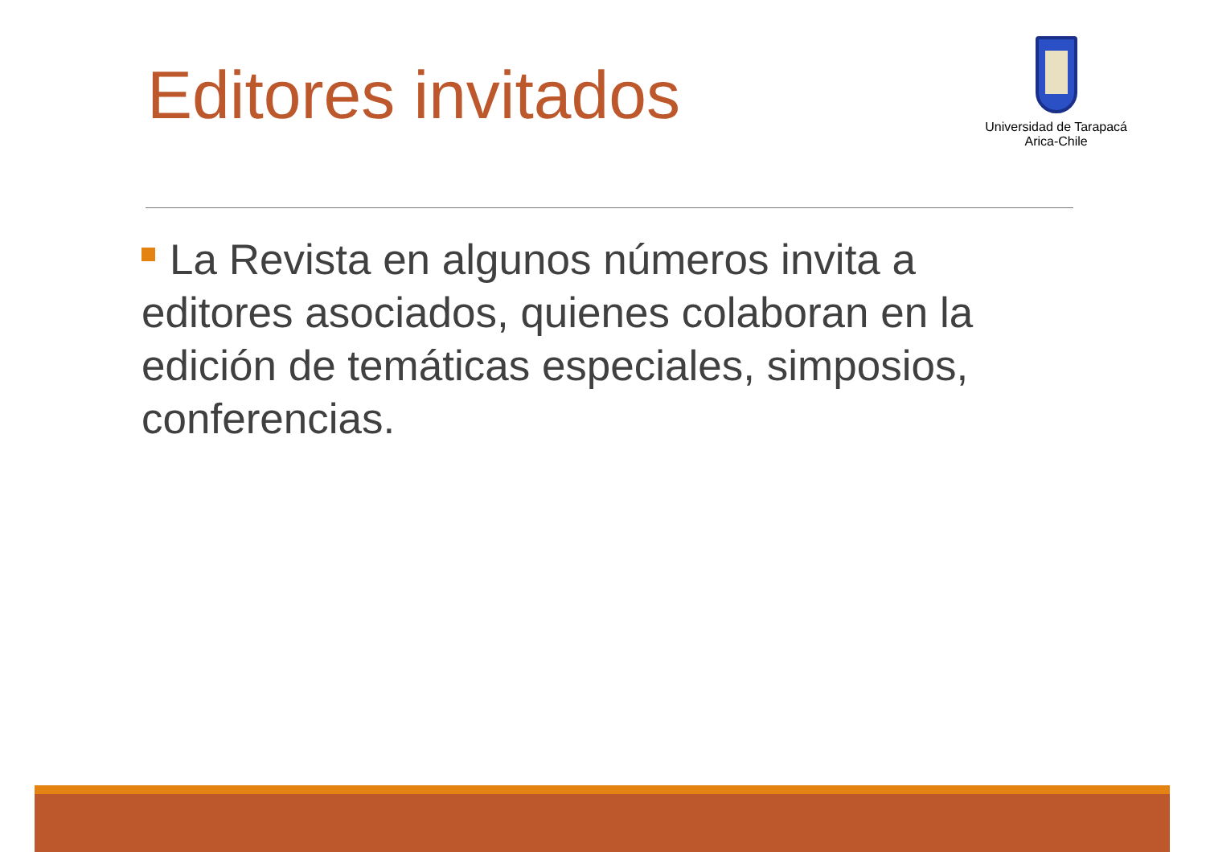Editores invitados
Universidad de Tarapacá
Arica-Chile
La Revista en algunos números invita a editores asociados, quienes colaboran en la edición de temáticas especiales, simposios, conferencias.